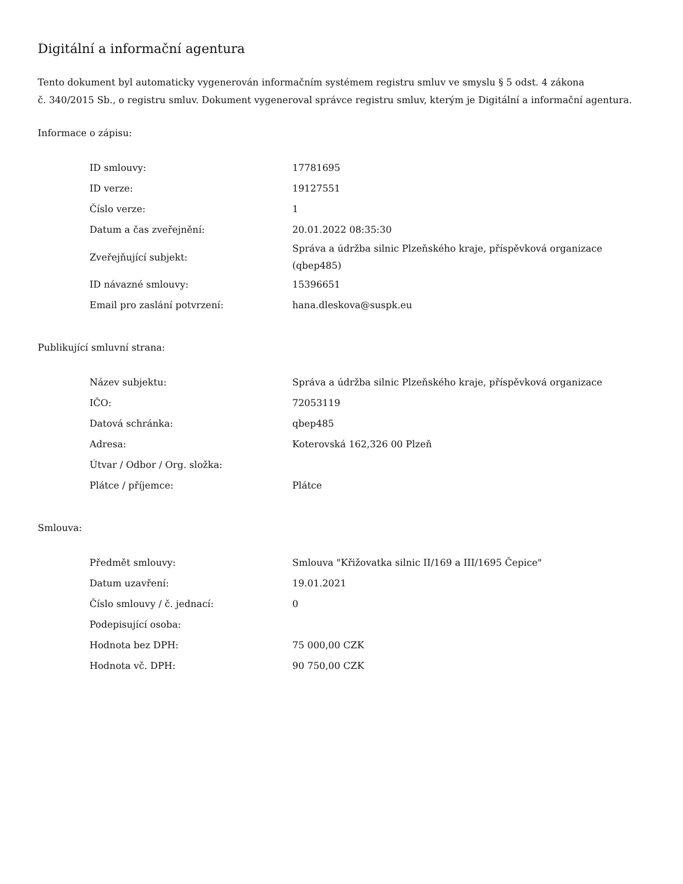Digitální a informační agentura
Tento dokument byl automaticky vygenerován informačním systémem registru smluv ve smyslu § 5 odst. 4 zákona
č. 340/2015 Sb., o registru smluv. Dokument vygeneroval správce registru smluv, kterým je Digitální a informační agentura.
Informace o zápisu:
| ID smlouvy: | 17781695 |
| ID verze: | 19127551 |
| Číslo verze: | 1 |
| Datum a čas zveřejnění: | 20.01.2022 08:35:30 |
| Zveřejňující subjekt: | Správa a údržba silnic Plzeňského kraje, příspěvková organizace (qbep485) |
| ID návazné smlouvy: | 15396651 |
| Email pro zaslání potvrzení: | hana.dleskova@suspk.eu |
Publikující smluvní strana:
| Název subjektu: | Správa a údržba silnic Plzeňského kraje, příspěvková organizace |
| IČO: | 72053119 |
| Datová schránka: | qbep485 |
| Adresa: | Koterovská 162,326 00 Plzeň |
| Útvar / Odbor / Org. složka: | |
| Plátce / příjemce: | Plátce |
Smlouva:
| Předmět smlouvy: | Smlouva "Křižovatka silnic II/169 a III/1695 Čepice" |
| Datum uzavření: | 19.01.2021 |
| Číslo smlouvy / č. jednací: | 0 |
| Podepisující osoba: | |
| Hodnota bez DPH: | 75 000,00 CZK |
| Hodnota vč. DPH: | 90 750,00 CZK |